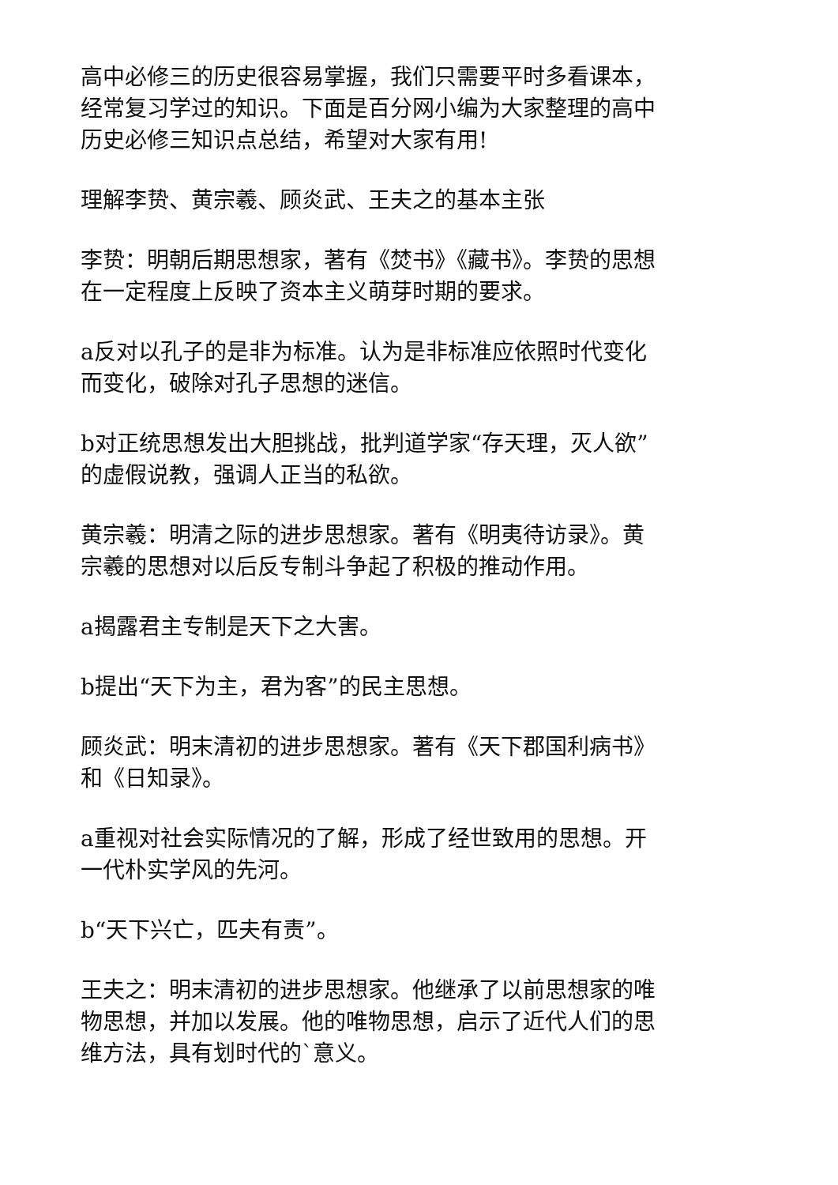高中必修三的历史很容易掌握，我们只需要平时多看课本，经常复习学过的知识。下面是百分网小编为大家整理的高中历史必修三知识点总结，希望对大家有用!
理解李贽、黄宗羲、顾炎武、王夫之的基本主张
李贽：明朝后期思想家，著有《焚书》《藏书》。李贽的思想在一定程度上反映了资本主义萌芽时期的要求。
a反对以孔子的是非为标准。认为是非标准应依照时代变化而变化，破除对孔子思想的迷信。
b对正统思想发出大胆挑战，批判道学家“存天理，灭人欲”的虚假说教，强调人正当的私欲。
黄宗羲：明清之际的进步思想家。著有《明夷待访录》。黄宗羲的思想对以后反专制斗争起了积极的推动作用。
a揭露君主专制是天下之大害。
b提出“天下为主，君为客”的民主思想。
顾炎武：明末清初的进步思想家。著有《天下郡国利病书》和《日知录》。
a重视对社会实际情况的了解，形成了经世致用的思想。开一代朴实学风的先河。
b“天下兴亡，匹夫有责”。
王夫之：明末清初的进步思想家。他继承了以前思想家的唯物思想，并加以发展。他的唯物思想，启示了近代人们的思维方法，具有划时代的`意义。